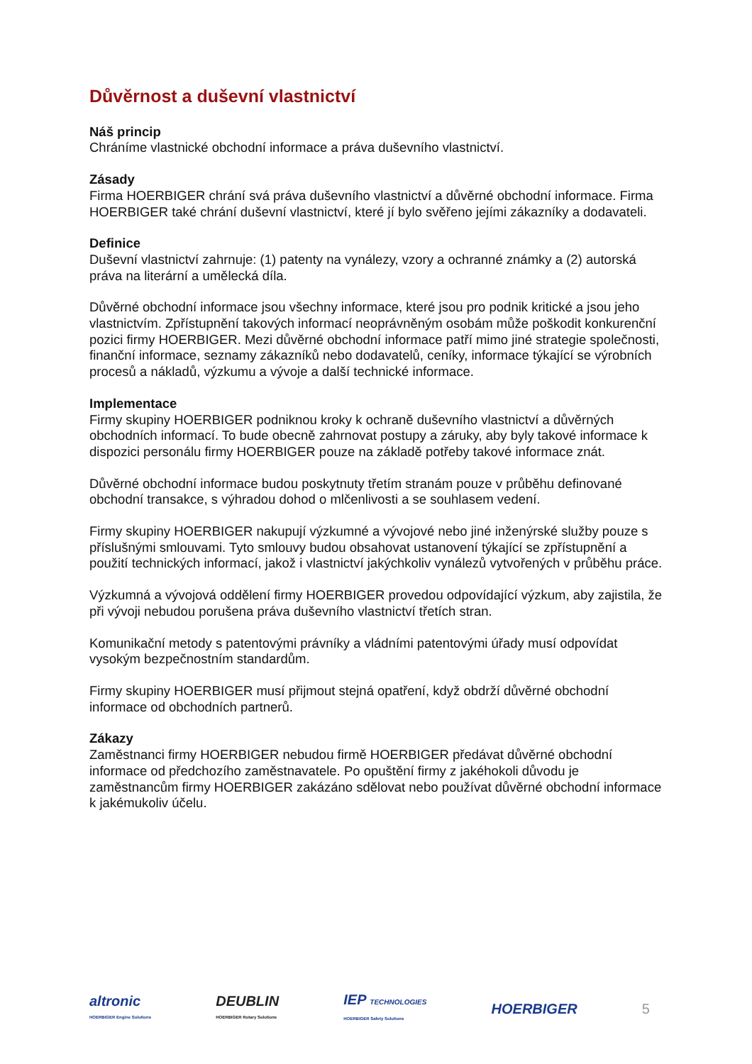Důvěrnost a duševní vlastnictví
Náš princip
Chráníme vlastnické obchodní informace a práva duševního vlastnictví.
Zásady
Firma HOERBIGER chrání svá práva duševního vlastnictví a důvěrné obchodní informace. Firma HOERBIGER také chrání duševní vlastnictví, které jí bylo svěřeno jejími zákazníky a dodavateli.
Definice
Duševní vlastnictví zahrnuje: (1) patenty na vynálezy, vzory a ochranné známky a (2) autorská práva na literární a umělecká díla.
Důvěrné obchodní informace jsou všechny informace, které jsou pro podnik kritické a jsou jeho vlastnictvím. Zpřístupnění takových informací neoprávněným osobám může poškodit konkurenční pozici firmy HOERBIGER. Mezi důvěrné obchodní informace patří mimo jiné strategie společnosti, finanční informace, seznamy zákazníků nebo dodavatelů, ceníky, informace týkající se výrobních procesů a nákladů, výzkumu a vývoje a další technické informace.
Implementace
Firmy skupiny HOERBIGER podniknou kroky k ochraně duševního vlastnictví a důvěrných obchodních informací. To bude obecně zahrnovat postupy a záruky, aby byly takové informace k dispozici personálu firmy HOERBIGER pouze na základě potřeby takové informace znát.
Důvěrné obchodní informace budou poskytnuty třetím stranám pouze v průběhu definované obchodní transakce, s výhradou dohod o mlčenlivosti a se souhlasem vedení.
Firmy skupiny HOERBIGER nakupují výzkumné a vývojové nebo jiné inženýrské služby pouze s příslušnými smlouvami. Tyto smlouvy budou obsahovat ustanovení týkající se zpřístupnění a použití technických informací, jakož i vlastnictví jakýchkoliv vynálezů vytvořených v průběhu práce.
Výzkumná a vývojová oddělení firmy HOERBIGER provedou odpovídající výzkum, aby zajistila, že při vývoji nebudou porušena práva duševního vlastnictví třetích stran.
Komunikační metody s patentovými právníky a vládními patentovými úřady musí odpovídat vysokým bezpečnostním standardům.
Firmy skupiny HOERBIGER musí přijmout stejná opatření, když obdrží důvěrné obchodní informace od obchodních partnerů.
Zákazy
Zaměstnanci firmy HOERBIGER nebudou firmě HOERBIGER předávat důvěrné obchodní informace od předchozího zaměstnavatele. Po opuštění firmy z jakéhokoli důvodu je zaměstnancům firmy HOERBIGER zakázáno sdělovat nebo používat důvěrné obchodní informace k jakémukoliv účelu.
altronic
HOERBIGER Engine Solutions
DEUBLIN
HOERBIGER Rotary Solutions
IEP TECHNOLOGIES
HOERBIGER Safety Solutions
HOERBIGER 5